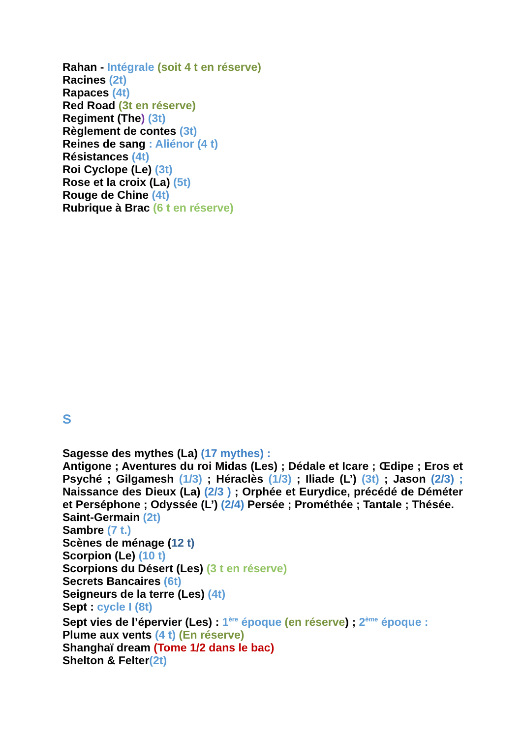Rahan - Intégrale (soit 4 t en réserve)
Racines (2t)
Rapaces (4t)
Red Road (3t en réserve)
Regiment (The) (3t)
Règlement de contes (3t)
Reines de sang : Aliénor (4 t)
Résistances (4t)
Roi Cyclope (Le) (3t)
Rose et la croix (La) (5t)
Rouge de Chine (4t)
Rubrique à Brac (6 t en réserve)
S
Sagesse des mythes (La) (17 mythes) :
Antigone ; Aventures du roi Midas (Les) ; Dédale et Icare ; Œdipe ; Eros et Psyché ; Gilgamesh (1/3) ; Héraclès (1/3) ; Iliade (L’) (3t) ; Jason (2/3) ; Naissance des Dieux (La) (2/3 ) ; Orphée et Eurydice, précédé de Déméter et Perséphone ; Odyssée (L’) (2/4) Persée ; Prométhée ; Tantale ; Thésée.
Saint-Germain (2t)
Sambre (7 t.)
Scènes de ménage (12 t)
Scorpion (Le) (10 t)
Scorpions du Désert (Les) (3 t en réserve)
Secrets Bancaires (6t)
Seigneurs de la terre (Les) (4t)
Sept : cycle I (8t)
Sept vies de l’épervier (Les) : 1<sup>ère</sup> époque (en réserve) ; 2<sup>ème</sup> époque : Plume aux vents (4 t) (En réserve)
Shanghaï dream (Tome 1/2 dans le bac)
Shelton & Felter(2t)